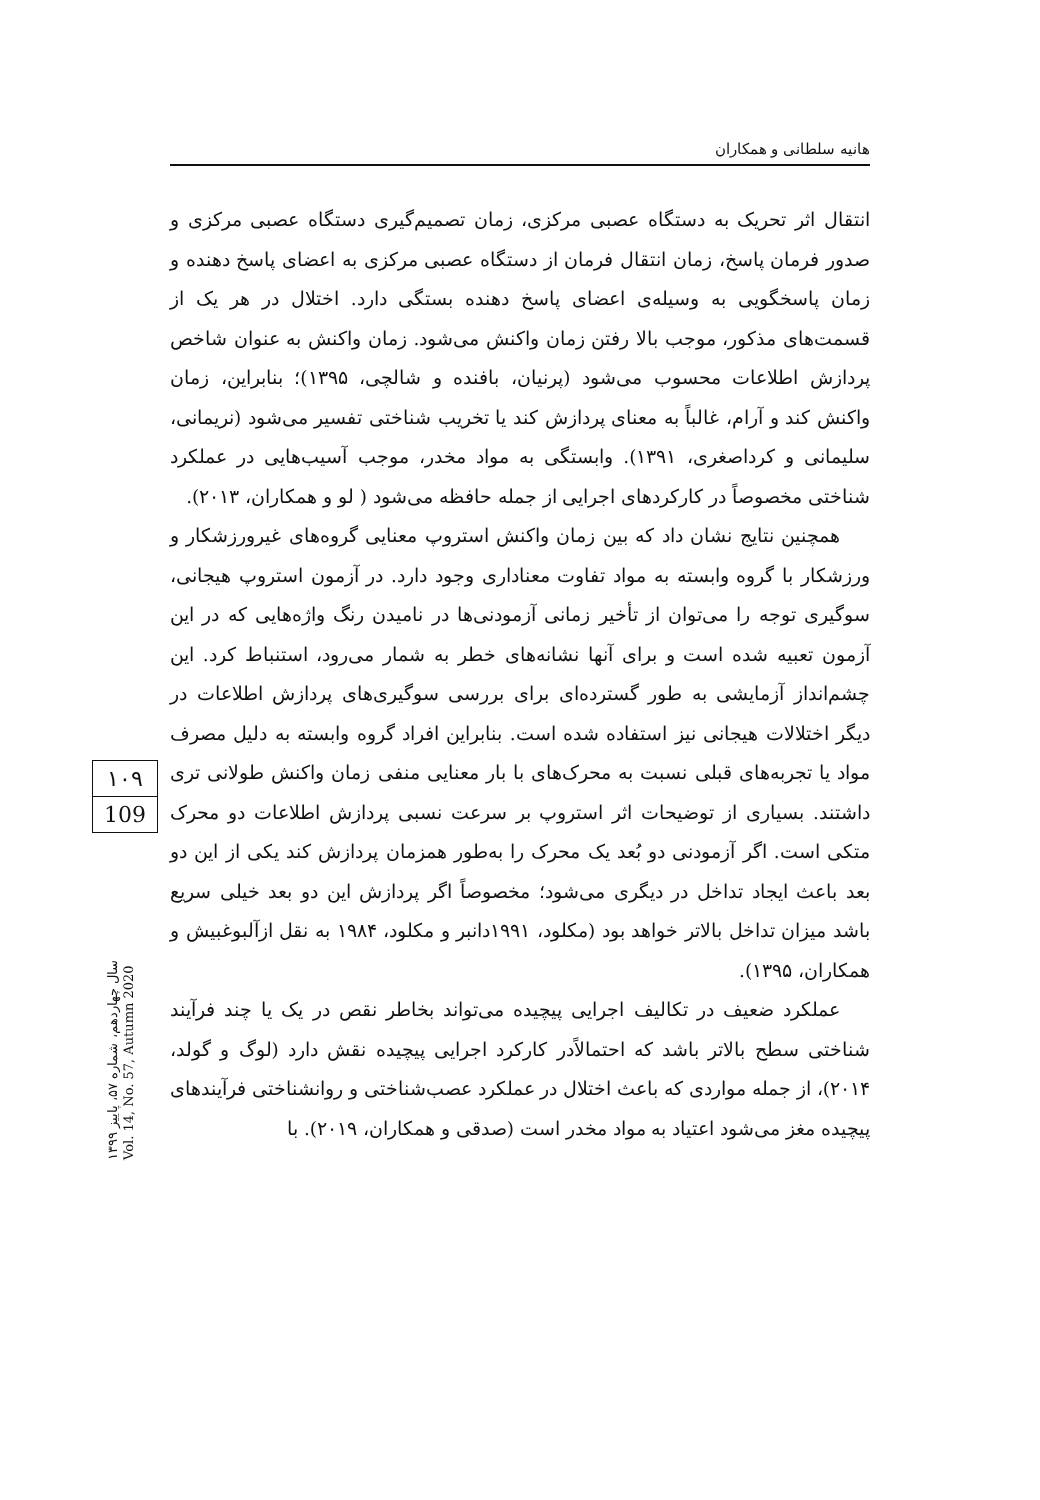هانیه سلطانی و همکاران
انتقال اثر تحریک به دستگاه عصبی مرکزی، زمان تصمیم‌گیری دستگاه عصبی مرکزی و صدور فرمان پاسخ، زمان انتقال فرمان از دستگاه عصبی مرکزی به اعضای پاسخ دهنده و زمان پاسخگویی به وسیله‌ی اعضای پاسخ دهنده بستگی دارد. اختلال در هر یک از قسمت‌های مذکور، موجب بالا رفتن زمان واکنش می‌شود. زمان واکنش به عنوان شاخص پردازش اطلاعات محسوب می‌شود (پرنیان، بافنده و شالچی، ۱۳۹۵)؛ بنابراین، زمان واکنش کند و آرام، غالباً به معنای پردازش کند یا تخریب شناختی تفسیر می‌شود (نریمانی، سلیمانی و کرداصغری، ۱۳۹۱). وابستگی به مواد مخدر، موجب آسیب‌هایی در عملکرد شناختی مخصوصاً در کارکردهای اجرایی از جمله حافظه می‌شود ( لو و همکاران، ۲۰۱۳).
همچنین نتایج نشان داد که بین زمان واکنش استروپ معنایی گروه‌های غیرورزشکار و ورزشکار با گروه وابسته به مواد تفاوت معناداری وجود دارد. در آزمون استروپ هیجانی، سوگیری توجه را می‌توان از تأخیر زمانی آزمودنی‌ها در نامیدن رنگ واژه‌هایی که در این آزمون تعبیه شده است و برای آنها نشانه‌های خطر به شمار می‌رود، استنباط کرد. این چشم‌انداز آزمایشی به طور گسترده‌ای برای بررسی سوگیری‌های پردازش اطلاعات در دیگر اختلالات هیجانی نیز استفاده شده است. بنابراین افراد گروه وابسته به دلیل مصرف مواد یا تجربه‌های قبلی نسبت به محرک‌های با بار معنایی منفی زمان واکنش طولانی تری داشتند. بسیاری از توضیحات اثر استروپ بر سرعت نسبی پردازش اطلاعات دو محرک متکی است. اگر آزمودنی دو بُعد یک محرک را به‌طور همزمان پردازش کند یکی از این دو بعد باعث ایجاد تداخل در دیگری می‌شود؛ مخصوصاً اگر پردازش این دو بعد خیلی سریع باشد میزان تداخل بالاتر خواهد بود (مکلود، ۱۹۹۱دانبر و مکلود، ۱۹۸۴ به نقل ازآلبوغبیش و همکاران، ۱۳۹۵).
عملکرد ضعیف در تکالیف اجرایی پیچیده می‌تواند بخاطر نقص در یک یا چند فرآیند شناختی سطح بالاتر باشد که احتمالاًدر کارکرد اجرایی پیچیده نقش دارد (لوگ و گولد، ۲۰۱۴)، از جمله مواردی که باعث اختلال در عملکرد عصب‌شناختی و روانشناختی فرآیندهای پیچیده مغز می‌شود اعتیاد به مواد مخدر است (صدقی و همکاران، ۲۰۱۹). با
۱۰۹
109
سال چهاردهم، شماره ۵۷، پاییز ۱۳۹۹
Vol. 14, No. 57, Autumn 2020